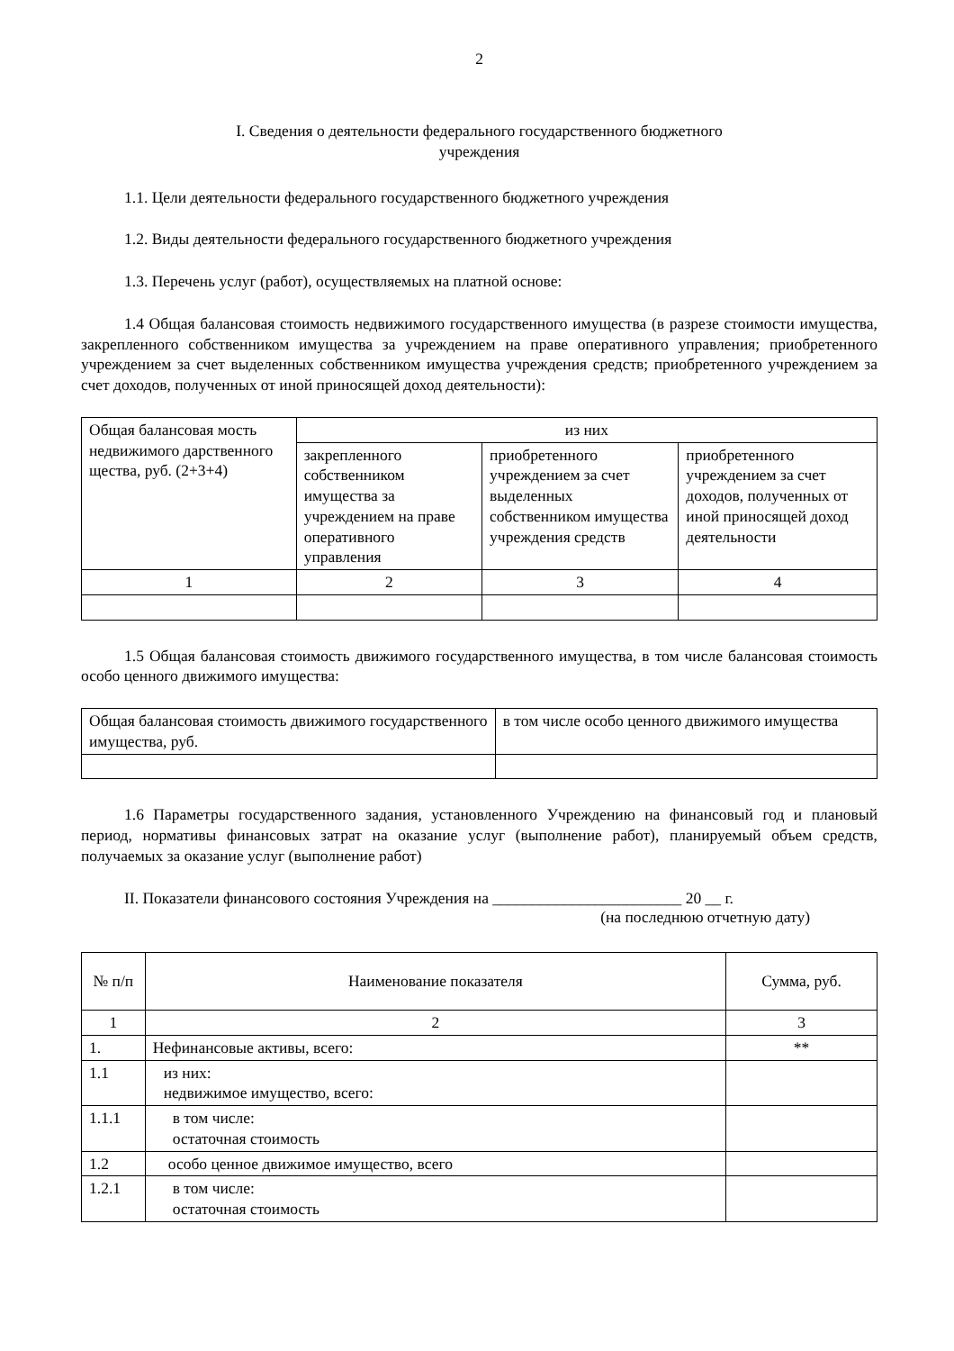2
I. Сведения о деятельности федерального государственного бюджетного
учреждения
1.1. Цели деятельности федерального государственного бюджетного учреждения
1.2. Виды деятельности федерального государственного бюджетного учреждения
1.3. Перечень услуг (работ), осуществляемых на платной основе:
1.4 Общая балансовая стоимость недвижимого государственного имущества (в разрезе стоимости имущества, закрепленного собственником имущества за учреждением на праве оперативного управления; приобретенного учреждением за счет выделенных собственником имущества учреждения средств; приобретенного учреждением за счет доходов, полученных от иной приносящей доход деятельности):
| Общая балансовая мость недвижимого дарственного щества, руб. (2+3+4) | из них | | |
| --- | --- | --- | --- |
| | закрепленного собственником имущества за учреждением на праве оперативного управления | приобретенного учреждением за счет выделенных собственником имущества учреждения средств | приобретенного учреждением за счет доходов, полученных от иной приносящей доход деятельности |
| 1 | 2 | 3 | 4 |
1.5 Общая балансовая стоимость движимого государственного имущества, в том числе балансовая стоимость особо ценного движимого имущества:
| Общая балансовая стоимость движимого государственного имущества, руб. | в том числе особо ценного движимого имущества |
| --- | --- |
1.6 Параметры государственного задания, установленного Учреждению на финансовый год и плановый период, нормативы финансовых затрат на оказание услуг (выполнение работ), планируемый объем средств, получаемых за оказание услуг (выполнение работ)
II. Показатели финансового состояния Учреждения на ________________________ 20 __ г.
(на последнюю отчетную дату)
| № п/п | Наименование показателя | Сумма, руб. |
| --- | --- | --- |
| 1 | 2 | 3 |
| 1. | Нефинансовые активы, всего: | ** |
| 1.1 | из них: недвижимое имущество, всего: | |
| 1.1.1 | в том числе: остаточная стоимость | |
| 1.2 | особо ценное движимое имущество, всего | |
| 1.2.1 | в том числе: остаточная стоимость | |